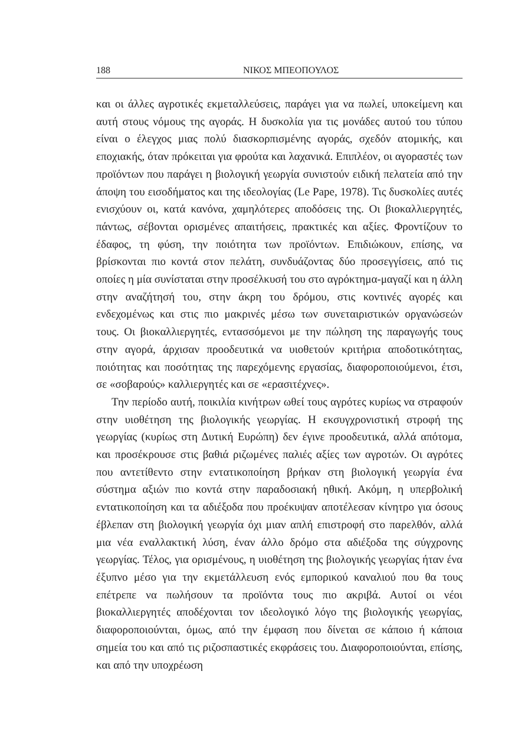188 ΝΙΚΟΣ ΜΠΕΟΠΟΥΛΟΣ
και οι άλλες αγροτικές εκμεταλλεύσεις, παράγει για να πωλεί, υποκείμενη και αυτή στους νόμους της αγοράς. Η δυσκολία για τις μονάδες αυτού του τύπου είναι ο έλεγχος μιας πολύ διασκορπισμένης αγοράς, σχεδόν ατομικής, και εποχιακής, όταν πρόκειται για φρούτα και λαχανικά. Επιπλέον, οι αγοραστές των προϊόντων που παράγει η βιολογική γεωργία συνιστούν ειδική πελατεία από την άποψη του εισοδήματος και της ιδεολογίας (Le Pape, 1978). Τις δυσκολίες αυτές ενισχύουν οι, κατά κανόνα, χαμηλότερες αποδόσεις της. Οι βιοκαλλιεργητές, πάντως, σέβονται ορισμένες απαιτήσεις, πρακτικές και αξίες. Φροντίζουν το έδαφος, τη φύση, την ποιότητα των προϊόντων. Επιδιώκουν, επίσης, να βρίσκονται πιο κοντά στον πελάτη, συνδυάζοντας δύο προσεγγίσεις, από τις οποίες η μία συνίσταται στην προσέλκυσή του στο αγρόκτημα-μαγαζί και η άλλη στην αναζήτησή του, στην άκρη του δρόμου, στις κοντινές αγορές και ενδεχομένως και στις πιο μακρινές μέσω των συνεταιριστικών οργανώσεών τους. Οι βιοκαλλιεργητές, εντασσόμενοι με την πώληση της παραγωγής τους στην αγορά, άρχισαν προοδευτικά να υιοθετούν κριτήρια αποδοτικότητας, ποιότητας και ποσότητας της παρεχόμενης εργασίας, διαφοροποιούμενοι, έτσι, σε «σοβαρούς» καλλιεργητές και σε «ερασιτέχνες».
Την περίοδο αυτή, ποικιλία κινήτρων ωθεί τους αγρότες κυρίως να στραφούν στην υιοθέτηση της βιολογικής γεωργίας. Η εκσυγχρονιστική στροφή της γεωργίας (κυρίως στη Δυτική Ευρώπη) δεν έγινε προοδευτικά, αλλά απότομα, και προσέκρουσε στις βαθιά ριζωμένες παλιές αξίες των αγροτών. Οι αγρότες που αντετίθεντο στην εντατικοποίηση βρήκαν στη βιολογική γεωργία ένα σύστημα αξιών πιο κοντά στην παραδοσιακή ηθική. Ακόμη, η υπερβολική εντατικοποίηση και τα αδιέξοδα που προέκυψαν αποτέλεσαν κίνητρο για όσους έβλεπαν στη βιολογική γεωργία όχι μιαν απλή επιστροφή στο παρελθόν, αλλά μια νέα εναλλακτική λύση, έναν άλλο δρόμο στα αδιέξοδα της σύγχρονης γεωργίας. Τέλος, για ορισμένους, η υιοθέτηση της βιολογικής γεωργίας ήταν ένα έξυπνο μέσο για την εκμετάλλευση ενός εμπορικού καναλιού που θα τους επέτρεπε να πωλήσουν τα προϊόντα τους πιο ακριβά. Αυτοί οι νέοι βιοκαλλιεργητές αποδέχονται τον ιδεολογικό λόγο της βιολογικής γεωργίας, διαφοροποιούνται, όμως, από την έμφαση που δίνεται σε κάποιο ή κάποια σημεία του και από τις ριζοσπαστικές εκφράσεις του. Διαφοροποιούνται, επίσης, και από την υποχρέωση